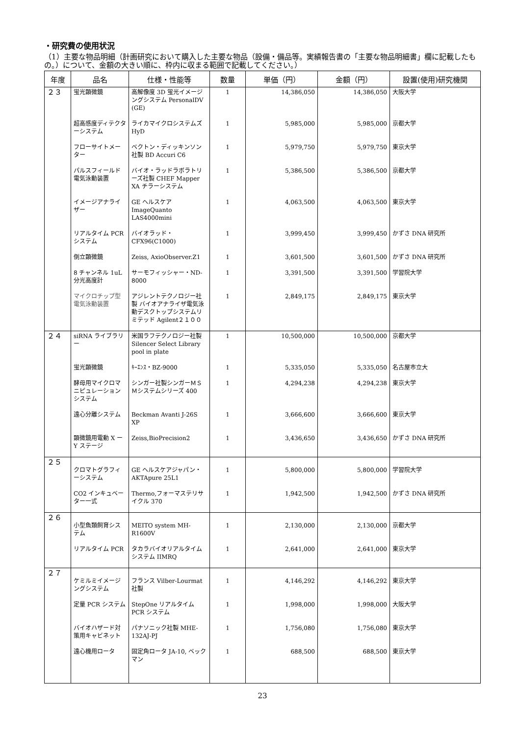・研究費の使用状況
（1）主要な物品明細（計画研究において購入した主要な物品（設備・備品等。実績報告書の「主要な物品明細書」欄に記載したもの。）について、金額の大きい順に、枠内に収まる範囲で記載してください。）
| 年度 | 品名 | 仕様・性能等 | 数量 | 単価（円） | 金額（円） | 設置(使用)研究機関 |
| --- | --- | --- | --- | --- | --- | --- |
| ２３ | 蛍光顕微鏡 | 高解像度 3D 蛍光イメージングシステム PersonalDV (GE) | 1 | 14,386,050 | 14,386,050 | 大阪大学 |
| | 超高感度ディテクターシステム | ライカマイクロシステムズ HyD | 1 | 5,985,000 | 5,985,000 | 京都大学 |
| | フローサイトメーター | ベクトン・ディッキンソン社製 BD Accuri C6 | 1 | 5,979,750 | 5,979,750 | 東京大学 |
| | パルスフィールド電気泳動装置 | バイオ・ラッドラボラトリーズ社製 CHEF Mapper XA チラーシステム | 1 | 5,386,500 | 5,386,500 | 京都大学 |
| | イメージアナライザー | GE ヘルスケア ImageQuanto LAS4000mini | 1 | 4,063,500 | 4,063,500 | 東京大学 |
| | リアルタイム PCR システム | バイオラッド・CFX96(C1000) | 1 | 3,999,450 | 3,999,450 | かずさ DNA 研究所 |
| | 倒立顕微鏡 | Zeiss, AxioObserver.Z1 | 1 | 3,601,500 | 3,601,500 | かずさ DNA 研究所 |
| | 8 チャンネル 1uL 分光高度計 | サーモフィッシャー・ND-8000 | 1 | 3,391,500 | 3,391,500 | 学習院大学 |
| | マイクロチップ型電気泳動装置 | アジレントテクノロジー社製 バイオアナライザ電気泳動デスクトップシステムリミテッド Agilent２１００ | 1 | 2,849,175 | 2,849,175 | 東京大学 |
| ２４ | siRNA ライブラリー | 米国ラフテクノロジー社製 Silencer Select Library pool in plate | 1 | 10,500,000 | 10,500,000 | 京都大学 |
| | 蛍光顕微鏡 | ｷｰｴﾝｽ・BZ-9000 | 1 | 5,335,050 | 5,335,050 | 名古屋市立大 |
| | 酵母用マイクロマニピュレーションシステム | シンガー社製シンガーＭＳＭシステムシリーズ 400 | 1 | 4,294,238 | 4,294,238 | 東京大学 |
| | 遠心分離システム | Beckman Avanti J-26S XP | 1 | 3,666,600 | 3,666,600 | 東京大学 |
| | 顕微鏡用電動 X ーY ステージ | Zeiss,BioPrecision2 | 1 | 3,436,650 | 3,436,650 | かずさ DNA 研究所 |
| ２５ | クロマトグラフィーシステム | GE ヘルスケアジャパン・AKTApure 25L1 | 1 | 5,800,000 | 5,800,000 | 学習院大学 |
| | CO2 インキュベーター一式 | Thermo,フォーマステリサイクル 370 | 1 | 1,942,500 | 1,942,500 | かずさ DNA 研究所 |
| ２６ | 小型魚類飼育システム | MEITO system MH-R1600V | 1 | 2,130,000 | 2,130,000 | 京都大学 |
| | リアルタイム PCR | タカラバイオリアルタイムシステム IIMRQ | 1 | 2,641,000 | 2,641,000 | 東京大学 |
| ２７ | ケミルミイメージングシステム | フランス Vilber-Lourmat 社製 | 1 | 4,146,292 | 4,146,292 | 東京大学 |
| | 定量 PCR システム | StepOne リアルタイム PCR システム | 1 | 1,998,000 | 1,998,000 | 大阪大学 |
| | バイオハザード対策用キャビネット | パナソニック社製 MHE-132AJ-PJ | 1 | 1,756,080 | 1,756,080 | 東京大学 |
| | 遠心機用ロータ | 固定角ロータ JA-10, ベックマン | 1 | 688,500 | 688,500 | 東京大学 |
23